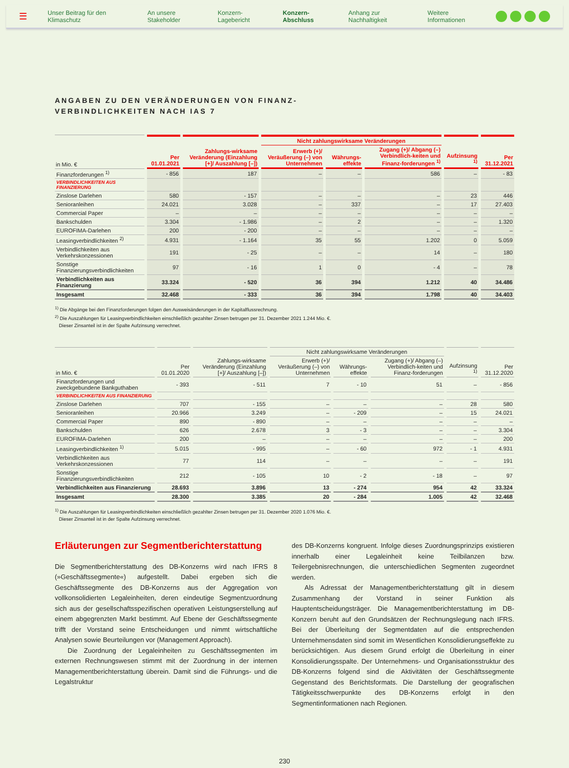☰ Unser Beitrag für den Klimaschutz An unsere Stakeholder Konzern-Lagebericht Konzern-Abschluss Anhang zur Nachhaltigkeit Weitere Informationen
ANGABEN ZU DEN VERÄNDERUNGEN VON FINANZ-
VERBINDLICHKEITEN NACH IAS 7
| in Mio. € | Per 01.01.2021 | Zahlungs-wirksame Veränderung (Einzahlung [+]/ Auszahlung [–]) | Nicht zahlungswirksame Veränderungen | | | Aufzinsung <sup>1)</sup> | Per 31.12.2021 |
| --- | --- | --- | --- | --- | --- | --- | --- |
| | | | Erwerb (+)/ Veräußerung (–) von Unternehmen | Währungs-effekte | Zugang (+)/ Abgang (–) Verbindlich-keiten und Finanz-forderungen <sup>1)</sup> | | |
| Finanzforderungen <sup>1)</sup> | - 856 | 187 | – | – | 586 | – | - 83 |
| VERBINDLICHKEITEN AUS FINANZIERUNG | | | | | | | |
| Zinslose Darlehen | 580 | - 157 | – | – | – | 23 | 446 |
| Senioranleihen | 24.021 | 3.028 | – | 337 | – | 17 | 27.403 |
| Commercial Paper | – | – | – | – | – | – | – |
| Bankschulden | 3.304 | - 1.986 | – | 2 | – | – | 1.320 |
| EUROFIMA-Darlehen | 200 | - 200 | – | – | – | – | – |
| Leasingverbindlichkeiten <sup>2)</sup> | 4.931 | - 1.164 | 35 | 55 | 1.202 | 0 | 5.059 |
| Verbindlichkeiten aus Verkehrskonzessionen | 191 | - 25 | – | – | 14 | – | 180 |
| Sonstige Finanzierungsverbindlichkeiten | 97 | - 16 | 1 | 0 | - 4 | – | 78 |
| Verbindlichkeiten aus Finanzierung | 33.324 | - 520 | 36 | 394 | 1.212 | 40 | 34.486 |
| Insgesamt | 32.468 | - 333 | 36 | 394 | 1.798 | 40 | 34.403 |
<sup>1)</sup> Die Abgänge bei den Finanzforderungen folgen den Ausweisänderungen in der Kapitalflussrechnung.
<sup>2)</sup> Die Auszahlungen für Leasingverbindlichkeiten einschließlich gezahlter Zinsen betrugen per 31. Dezember 2021 1.244 Mio. €.
Dieser Zinsanteil ist in der Spalte Aufzinsung verrechnet.
| in Mio. € | Per 01.01.2020 | Zahlungs-wirksame Veränderung (Einzahlung [+]/ Auszahlung [–]) | Nicht zahlungswirksame Veränderungen | | | Aufzinsung <sup>1)</sup> | Per 31.12.2020 |
| --- | --- | --- | --- | --- | --- | --- | --- |
| | | | Erwerb (+)/ Veräußerung (–) von Unternehmen | Währungs-effekte | Zugang (+)/ Abgang (–) Verbindlich-keiten und Finanz-forderungen | | |
| Finanzforderungen und zweckgebundene Bankguthaben | - 393 | - 511 | 7 | - 10 | 51 | – | - 856 |
| VERBINDLICHKEITEN AUS FINANZIERUNG | | | | | | | |
| Zinslose Darlehen | 707 | - 155 | – | – | – | 28 | 580 |
| Senioranleihen | 20.966 | 3.249 | – | - 209 | – | 15 | 24.021 |
| Commercial Paper | 890 | - 890 | – | – | – | – | – |
| Bankschulden | 626 | 2.678 | 3 | - 3 | – | – | 3.304 |
| EUROFIMA-Darlehen | 200 | – | – | – | – | – | 200 |
| Leasingverbindlichkeiten <sup>1)</sup> | 5.015 | - 995 | – | - 60 | 972 | - 1 | 4.931 |
| Verbindlichkeiten aus Verkehrskonzessionen | 77 | 114 | – | – | – | – | 191 |
| Sonstige Finanzierungsverbindlichkeiten | 212 | - 105 | 10 | - 2 | - 18 | – | 97 |
| Verbindlichkeiten aus Finanzierung | 28.693 | 3.896 | 13 | - 274 | 954 | 42 | 33.324 |
| Insgesamt | 28.300 | 3.385 | 20 | - 284 | 1.005 | 42 | 32.468 |
<sup>1)</sup> Die Auszahlungen für Leasingverbindlichkeiten einschließlich gezahlter Zinsen betrugen per 31. Dezember 2020 1.076 Mio. €.
Dieser Zinsanteil ist in der Spalte Aufzinsung verrechnet.
Erläuterungen zur Segmentberichterstattung
Die Segmentberichterstattung des DB-Konzerns wird nach IFRS 8 (»Geschäftssegmente«) aufgestellt. Dabei ergeben sich die Geschäftssegmente des DB-Konzerns aus der Aggregation von vollkonsolidierten Legaleinheiten, deren eindeutige Segmentzuordnung sich aus der gesellschaftsspezifischen operativen Leistungserstellung auf einem abgegrenzten Markt bestimmt. Auf Ebene der Geschäftssegmente trifft der Vorstand seine Entscheidungen und nimmt wirtschaftliche Analysen sowie Beurteilungen vor (Management Approach).
Die Zuordnung der Legaleinheiten zu Geschäftssegmenten im externen Rechnungswesen stimmt mit der Zuordnung in der internen Managementberichterstattung überein. Damit sind die Führungs- und die Legalstruktur
des DB-Konzerns kongruent. Infolge dieses Zuordnungsprinzips existieren innerhalb einer Legaleinheit keine Teilbilanzen bzw. Teilergebnisrechnungen, die unterschiedlichen Segmenten zugeordnet werden.
Als Adressat der Managementberichterstattung gilt in diesem Zusammenhang der Vorstand in seiner Funktion als Hauptentscheidungsträger. Die Managementberichterstattung im DB-Konzern beruht auf den Grundsätzen der Rechnungslegung nach IFRS. Bei der Überleitung der Segmentdaten auf die entsprechenden Unternehmensdaten sind somit im Wesentlichen Konsolidierungseffekte zu berücksichtigen. Aus diesem Grund erfolgt die Überleitung in einer Konsolidierungsspalte. Der Unternehmens- und Organisationsstruktur des DB-Konzerns folgend sind die Aktivitäten der Geschäftssegmente Gegenstand des Berichtsformats. Die Darstellung der geografischen Tätigkeitsschwerpunkte des DB-Konzerns erfolgt in den Segmentinformationen nach Regionen.
230